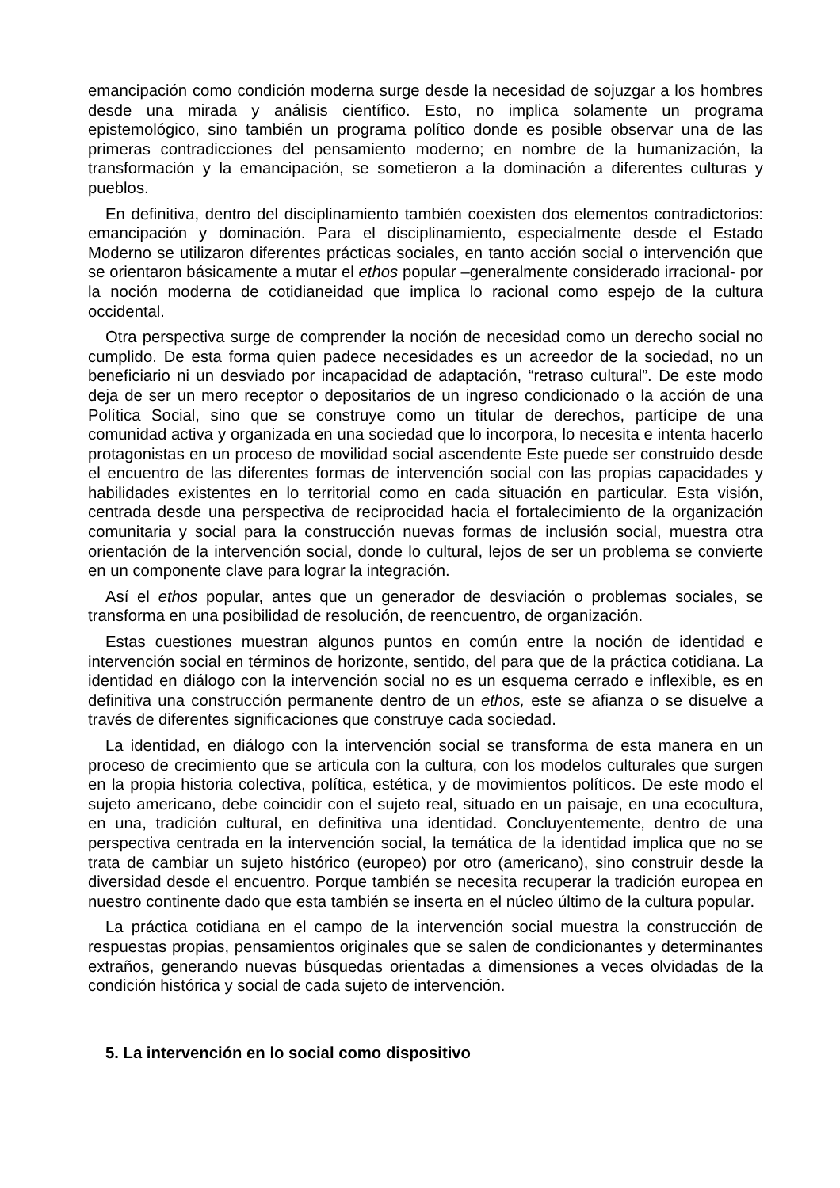emancipación como condición moderna surge desde la necesidad de sojuzgar a los hombres desde una mirada y análisis científico. Esto, no implica solamente un programa epistemológico, sino también un programa político donde es posible observar una de las primeras contradicciones del pensamiento moderno; en nombre de la humanización, la transformación y la emancipación, se sometieron a la dominación a diferentes culturas y pueblos.
En definitiva, dentro del disciplinamiento también coexisten dos elementos contradictorios: emancipación y dominación. Para el disciplinamiento, especialmente desde el Estado Moderno se utilizaron diferentes prácticas sociales, en tanto acción social o intervención que se orientaron básicamente a mutar el ethos popular –generalmente considerado irracional- por la noción moderna de cotidianeidad que implica lo racional como espejo de la cultura occidental.
Otra perspectiva surge de comprender la noción de necesidad como un derecho social no cumplido. De esta forma quien padece necesidades es un acreedor de la sociedad, no un beneficiario ni un desviado por incapacidad de adaptación, “retraso cultural”. De este modo deja de ser un mero receptor o depositarios de un ingreso condicionado o la acción de una Política Social, sino que se construye como un titular de derechos, partícipe de una comunidad activa y organizada en una sociedad que lo incorpora, lo necesita e intenta hacerlo protagonistas en un proceso de movilidad social ascendente Este puede ser construido desde el encuentro de las diferentes formas de intervención social con las propias capacidades y habilidades existentes en lo territorial como en cada situación en particular. Esta visión, centrada desde una perspectiva de reciprocidad hacia el fortalecimiento de la organización comunitaria y social para la construcción nuevas formas de inclusión social, muestra otra orientación de la intervención social, donde lo cultural, lejos de ser un problema se convierte en un componente clave para lograr la integración.
Así el ethos popular, antes que un generador de desviación o problemas sociales, se transforma en una posibilidad de resolución, de reencuentro, de organización.
Estas cuestiones muestran algunos puntos en común entre la noción de identidad e intervención social en términos de horizonte, sentido, del para que de la práctica cotidiana. La identidad en diálogo con la intervención social no es un esquema cerrado e inflexible, es en definitiva una construcción permanente dentro de un ethos, este se afianza o se disuelve a través de diferentes significaciones que construye cada sociedad.
La identidad, en diálogo con la intervención social se transforma de esta manera en un proceso de crecimiento que se articula con la cultura, con los modelos culturales que surgen en la propia historia colectiva, política, estética, y de movimientos políticos. De este modo el sujeto americano, debe coincidir con el sujeto real, situado en un paisaje, en una ecocultura, en una, tradición cultural, en definitiva una identidad. Concluyentemente, dentro de una perspectiva centrada en la intervención social, la temática de la identidad implica que no se trata de cambiar un sujeto histórico (europeo) por otro (americano), sino construir desde la diversidad desde el encuentro. Porque también se necesita recuperar la tradición europea en nuestro continente dado que esta también se inserta en el núcleo último de la cultura popular.
La práctica cotidiana en el campo de la intervención social muestra la construcción de respuestas propias, pensamientos originales que se salen de condicionantes y determinantes extraños, generando nuevas búsquedas orientadas a dimensiones a veces olvidadas de la condición histórica y social de cada sujeto de intervención.
5. La intervención en lo social como dispositivo